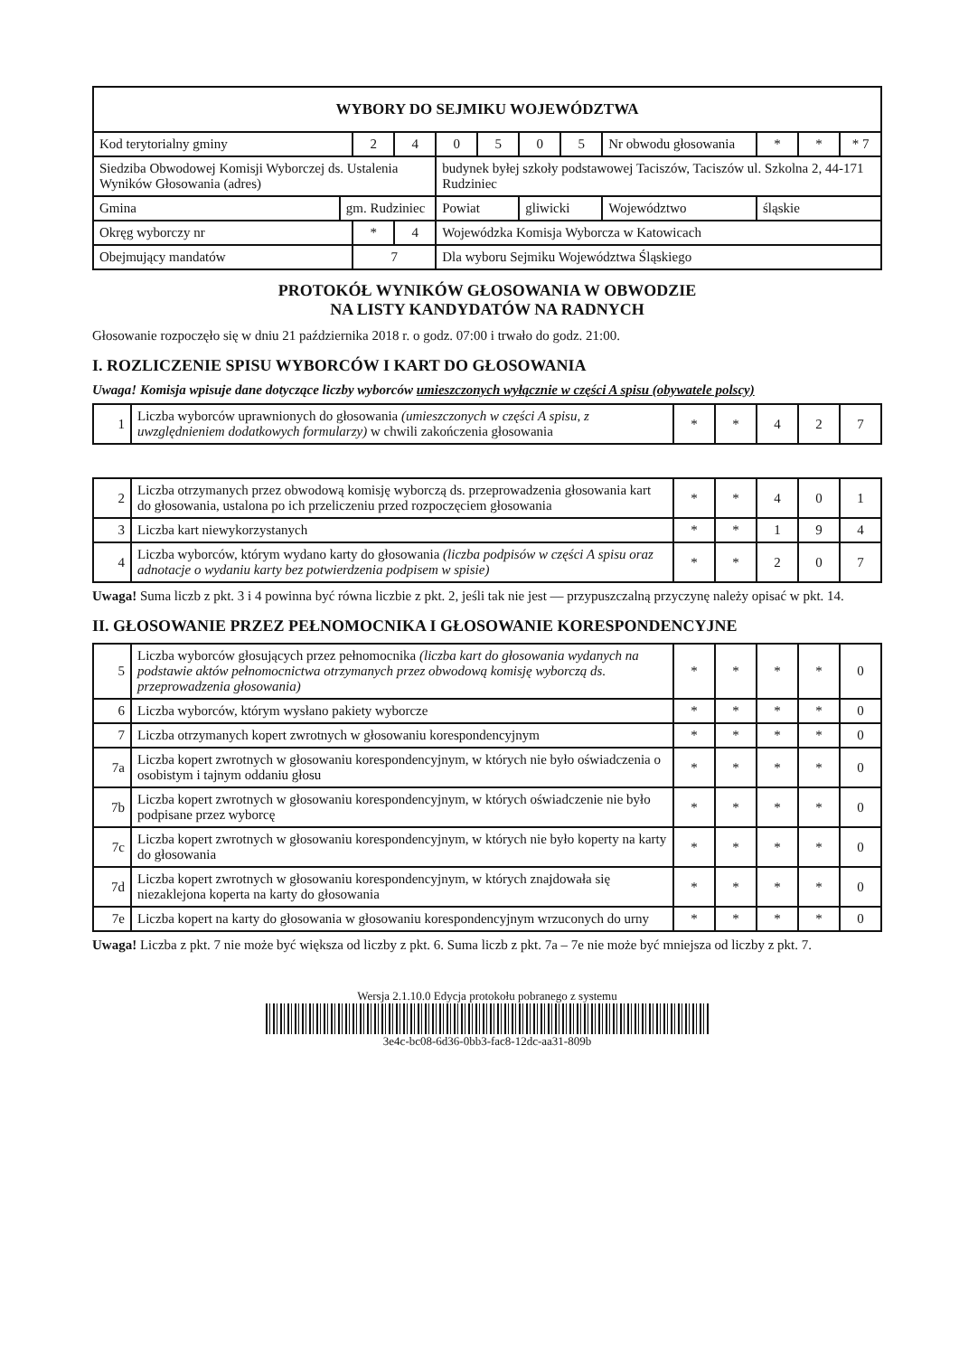| WYBORY DO SEJMIKU WOJEWÓDZTWA | | | | | | | | | | | | |
| --- | --- | --- | --- | --- | --- | --- | --- | --- | --- | --- | --- | --- |
| Kod terytorialny gminy | | 2 | 4 | 0 | 5 | 0 | 5 | Nr obwodu głosowania | | * | * | * 7 |
| Siedziba Obwodowej Komisji Wyborczej ds. Ustalenia Wyników Głosowania (adres) | | | | budynek byłej szkoły podstawowej Taciszów, Taciszów ul. Szkolna 2, 44-171 Rudziniec | | | | | | | | |
| Gmina | gm. Rudziniec | | | Powiat | | gliwicki | | | Województwo | śląskie | | |
| Okręg wyborczy nr | | * | 4 | Wojewódzka Komisja Wyborcza w Katowicach | | | | | | | | |
| Obejmujący mandatów | | 7 | | Dla wyboru Sejmiku Województwa Śląskiego | | | | | | | | |
PROTOKÓŁ WYNIKÓW GŁOSOWANIA W OBWODZIE
NA LISTY KANDYDATÓW NA RADNYCH
Głosowanie rozpoczęło się w dniu 21 października 2018 r. o godz. 07:00 i trwało do godz. 21:00.
I. ROZLICZENIE SPISU WYBORCÓW I KART DO GŁOSOWANIA
Uwaga! Komisja wpisuje dane dotyczące liczby wyborców umieszczonych wyłącznie w części A spisu (obywatele polscy)
| 1 | Liczba wyborców uprawnionych do głosowania (umieszczonych w części A spisu, z uwzględnieniem dodatkowych formularzy) w chwili zakończenia głosowania | * | * | 4 | 2 | 7 |
| 2 | Liczba otrzymanych przez obwodową komisję wyborczą ds. przeprowadzenia głosowania kart do głosowania, ustalona po ich przeliczeniu przed rozpoczęciem głosowania | * | * | 4 | 0 | 1 |
| 3 | Liczba kart niewykorzystanych | * | * | 1 | 9 | 4 |
| 4 | Liczba wyborców, którym wydano karty do głosowania (liczba podpisów w części A spisu oraz adnotacje o wydaniu karty bez potwierdzenia podpisem w spisie) | * | * | 2 | 0 | 7 |
Uwaga! Suma liczb z pkt. 3 i 4 powinna być równa liczbie z pkt. 2, jeśli tak nie jest — przypuszczalną przyczynę należy opisać w pkt. 14.
II. GŁOSOWANIE PRZEZ PEŁNOMOCNIKA I GŁOSOWANIE KORESPONDENCYJNE
| 5 | Liczba wyborców głosujących przez pełnomocnika (liczba kart do głosowania wydanych na podstawie aktów pełnomocnictwa otrzymanych przez obwodową komisję wyborczą ds. przeprowadzenia głosowania) | * | * | * | * | 0 |
| 6 | Liczba wyborców, którym wysłano pakiety wyborcze | * | * | * | * | 0 |
| 7 | Liczba otrzymanych kopert zwrotnych w głosowaniu korespondencyjnym | * | * | * | * | 0 |
| 7a | Liczba kopert zwrotnych w głosowaniu korespondencyjnym, w których nie było oświadczenia o osobistym i tajnym oddaniu głosu | * | * | * | * | 0 |
| 7b | Liczba kopert zwrotnych w głosowaniu korespondencyjnym, w których oświadczenie nie było podpisane przez wyborcę | * | * | * | * | 0 |
| 7c | Liczba kopert zwrotnych w głosowaniu korespondencyjnym, w których nie było koperty na karty do głosowania | * | * | * | * | 0 |
| 7d | Liczba kopert zwrotnych w głosowaniu korespondencyjnym, w których znajdowała się niezaklejona koperta na karty do głosowania | * | * | * | * | 0 |
| 7e | Liczba kopert na karty do głosowania w głosowaniu korespondencyjnym wrzuconych do urny | * | * | * | * | 0 |
Uwaga! Liczba z pkt. 7 nie może być większa od liczby z pkt. 6. Suma liczb z pkt. 7a – 7e nie może być mniejsza od liczby z pkt. 7.
Wersja 2.1.10.0 Edycja protokołu pobranego z systemu
3e4c-bc08-6d36-0bb3-fac8-12dc-aa31-809b